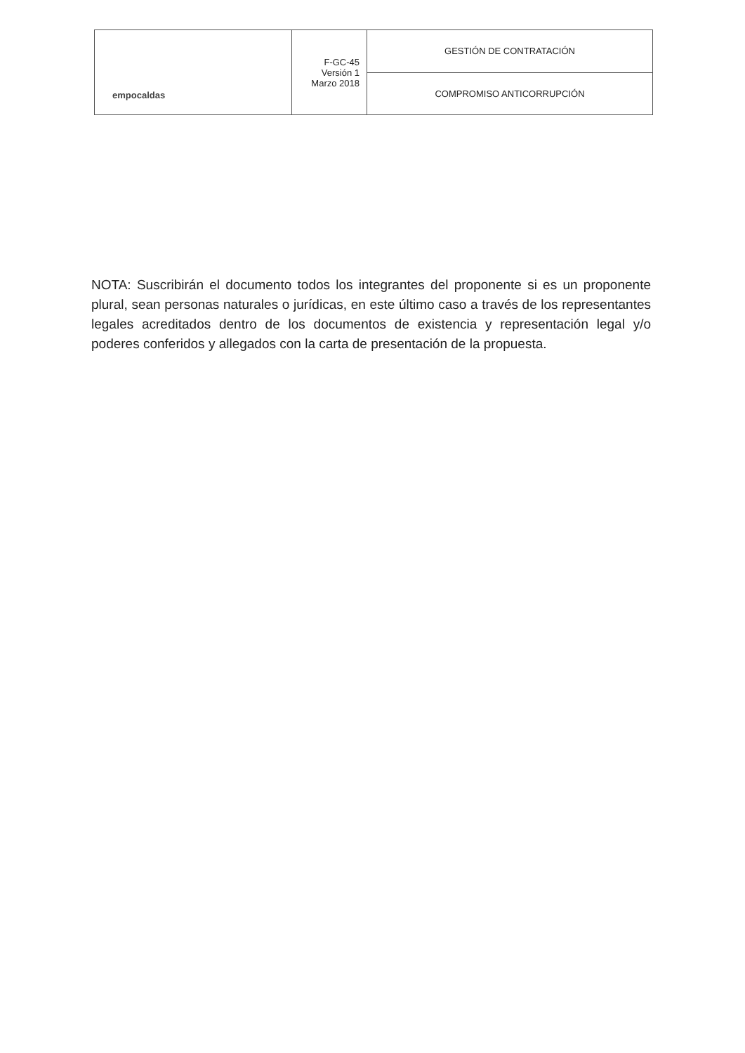| empocaldas | F-GC-45 Versión 1 Marzo 2018 | GESTIÓN DE CONTRATACIÓN |
| | | COMPROMISO ANTICORRUPCIÓN |
NOTA: Suscribirán el documento todos los integrantes del proponente si es un proponente plural, sean personas naturales o jurídicas, en este último caso a través de los representantes legales acreditados dentro de los documentos de existencia y representación legal y/o poderes conferidos y allegados con la carta de presentación de la propuesta.